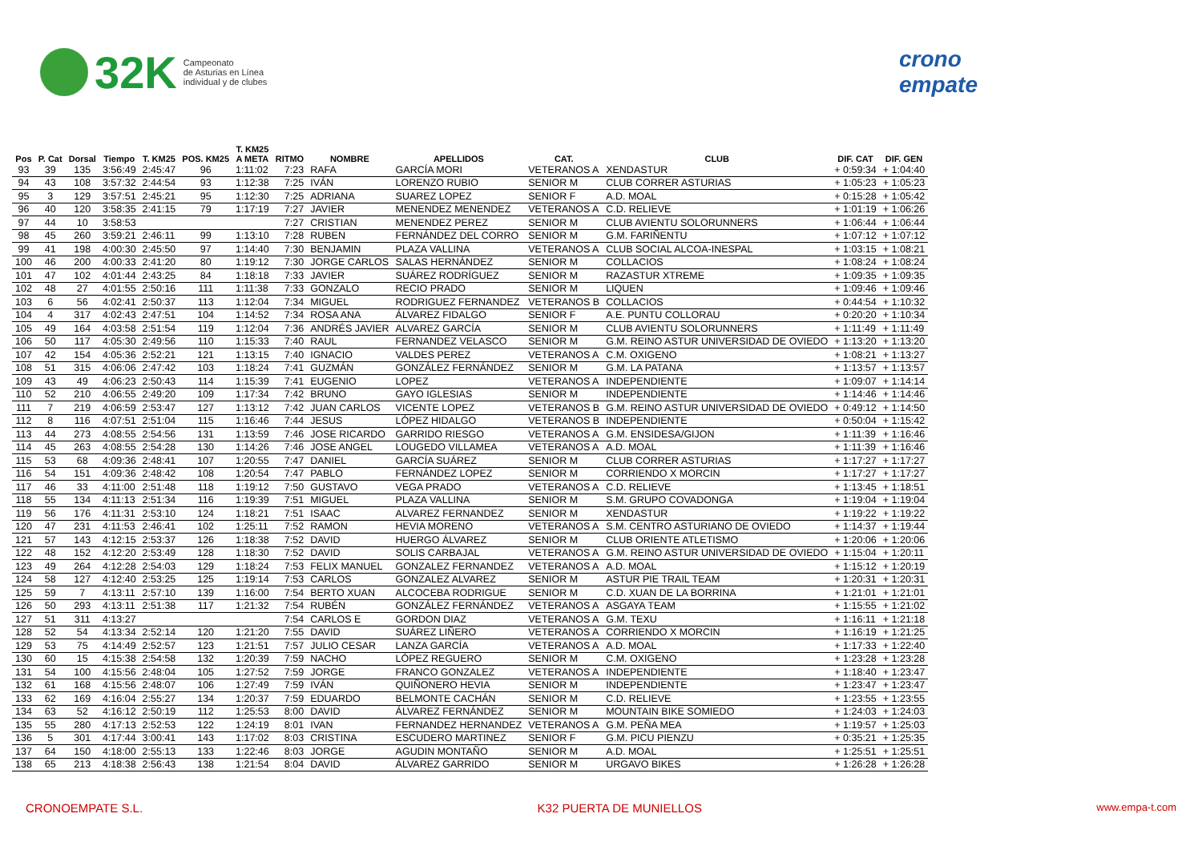32K Campeonato
de Asturias en Línea
individual y de clubes
crono
empate
| Pos | P. Cat | Dorsal | Tiempo | T. KM25 | POS. KM25 | T. KM25 A META | RITMO | NOMBRE | APELLIDOS | CAT. | CLUB | DIF. CAT | DIF. GEN |
| --- | --- | --- | --- | --- | --- | --- | --- | --- | --- | --- | --- | --- | --- |
| 93 | 39 | 135 | 3:56:49 | 2:45:47 | 96 | 1:11:02 | 7:23 | RAFA | GARCÍA MORI | VETERANOS A | XENDASTUR | + 0:59:34 | + 1:04:40 |
| 94 | 43 | 108 | 3:57:32 | 2:44:54 | 93 | 1:12:38 | 7:25 | IVÁN | LORENZO RUBIO | SENIOR M | CLUB CORRER ASTURIAS | + 1:05:23 | + 1:05:23 |
| 95 | 3 | 129 | 3:57:51 | 2:45:21 | 95 | 1:12:30 | 7:25 | ADRIANA | SUAREZ LOPEZ | SENIOR F | A.D. MOAL | + 0:15:28 | + 1:05:42 |
| 96 | 40 | 120 | 3:58:35 | 2:41:15 | 79 | 1:17:19 | 7:27 | JAVIER | MENENDEZ MENENDEZ | VETERANOS A | C.D. RELIEVE | + 1:01:19 | + 1:06:26 |
| 97 | 44 | 10 | 3:58:53 | | | | 7:27 | CRISTIAN | MENENDEZ PEREZ | SENIOR M | CLUB AVIENTU SOLORUNNERS | + 1:06:44 | + 1:06:44 |
| 98 | 45 | 260 | 3:59:21 | 2:46:11 | 99 | 1:13:10 | 7:28 | RUBEN | FERNÁNDEZ DEL CORRO | SENIOR M | G.M. FARIÑENTU | + 1:07:12 | + 1:07:12 |
| 99 | 41 | 198 | 4:00:30 | 2:45:50 | 97 | 1:14:40 | 7:30 | BENJAMIN | PLAZA VALLINA | VETERANOS A | CLUB SOCIAL ALCOA-INESPAL | + 1:03:15 | + 1:08:21 |
| 100 | 46 | 200 | 4:00:33 | 2:41:20 | 80 | 1:19:12 | 7:30 | JORGE CARLOS | SALAS HERNÁNDEZ | SENIOR M | COLLACIOS | + 1:08:24 | + 1:08:24 |
| 101 | 47 | 102 | 4:01:44 | 2:43:25 | 84 | 1:18:18 | 7:33 | JAVIER | SUÁREZ RODRÍGUEZ | SENIOR M | RAZASTUR XTREME | + 1:09:35 | + 1:09:35 |
| 102 | 48 | 27 | 4:01:55 | 2:50:16 | 111 | 1:11:38 | 7:33 | GONZALO | RECIO PRADO | SENIOR M | LIQUEN | + 1:09:46 | + 1:09:46 |
| 103 | 6 | 56 | 4:02:41 | 2:50:37 | 113 | 1:12:04 | 7:34 | MIGUEL | RODRIGUEZ FERNANDEZ | VETERANOS B | COLLACIOS | + 0:44:54 | + 1:10:32 |
| 104 | 4 | 317 | 4:02:43 | 2:47:51 | 104 | 1:14:52 | 7:34 | ROSA ANA | ÁLVAREZ FIDALGO | SENIOR F | A.E. PUNTU COLLORAU | + 0:20:20 | + 1:10:34 |
| 105 | 49 | 164 | 4:03:58 | 2:51:54 | 119 | 1:12:04 | 7:36 | ANDRÉS JAVIER | ALVAREZ GARCÍA | SENIOR M | CLUB AVIENTU SOLORUNNERS | + 1:11:49 | + 1:11:49 |
| 106 | 50 | 117 | 4:05:30 | 2:49:56 | 110 | 1:15:33 | 7:40 | RAUL | FERNANDEZ VELASCO | SENIOR M | G.M. REINO ASTUR UNIVERSIDAD DE OVIEDO | + 1:13:20 | + 1:13:20 |
| 107 | 42 | 154 | 4:05:36 | 2:52:21 | 121 | 1:13:15 | 7:40 | IGNACIO | VALDES PEREZ | VETERANOS A | C.M. OXIGENO | + 1:08:21 | + 1:13:27 |
| 108 | 51 | 315 | 4:06:06 | 2:47:42 | 103 | 1:18:24 | 7:41 | GUZMÁN | GONZÁLEZ FERNÁNDEZ | SENIOR M | G.M. LA PATANA | + 1:13:57 | + 1:13:57 |
| 109 | 43 | 49 | 4:06:23 | 2:50:43 | 114 | 1:15:39 | 7:41 | EUGENIO | LOPEZ | VETERANOS A | INDEPENDIENTE | + 1:09:07 | + 1:14:14 |
| 110 | 52 | 210 | 4:06:55 | 2:49:20 | 109 | 1:17:34 | 7:42 | BRUNO | GAYO IGLESIAS | SENIOR M | INDEPENDIENTE | + 1:14:46 | + 1:14:46 |
| 111 | 7 | 219 | 4:06:59 | 2:53:47 | 127 | 1:13:12 | 7:42 | JUAN CARLOS | VICENTE LOPEZ | VETERANOS B | G.M. REINO ASTUR UNIVERSIDAD DE OVIEDO | + 0:49:12 | + 1:14:50 |
| 112 | 8 | 116 | 4:07:51 | 2:51:04 | 115 | 1:16:46 | 7:44 | JESUS | LÓPEZ HIDALGO | VETERANOS B | INDEPENDIENTE | + 0:50:04 | + 1:15:42 |
| 113 | 44 | 273 | 4:08:55 | 2:54:56 | 131 | 1:13:59 | 7:46 | JOSE RICARDO | GARRIDO RIESGO | VETERANOS A | G.M. ENSIDESA/GIJON | + 1:11:39 | + 1:16:46 |
| 114 | 45 | 263 | 4:08:55 | 2:54:28 | 130 | 1:14:26 | 7:46 | JOSE ANGEL | LOUGEDO VILLAMEA | VETERANOS A | A.D. MOAL | + 1:11:39 | + 1:16:46 |
| 115 | 53 | 68 | 4:09:36 | 2:48:41 | 107 | 1:20:55 | 7:47 | DANIEL | GARCÍA SUÁREZ | SENIOR M | CLUB CORRER ASTURIAS | + 1:17:27 | + 1:17:27 |
| 116 | 54 | 151 | 4:09:36 | 2:48:42 | 108 | 1:20:54 | 7:47 | PABLO | FERNÁNDEZ LOPEZ | SENIOR M | CORRIENDO X MORCIN | + 1:17:27 | + 1:17:27 |
| 117 | 46 | 33 | 4:11:00 | 2:51:48 | 118 | 1:19:12 | 7:50 | GUSTAVO | VEGA PRADO | VETERANOS A | C.D. RELIEVE | + 1:13:45 | + 1:18:51 |
| 118 | 55 | 134 | 4:11:13 | 2:51:34 | 116 | 1:19:39 | 7:51 | MIGUEL | PLAZA VALLINA | SENIOR M | S.M. GRUPO COVADONGA | + 1:19:04 | + 1:19:04 |
| 119 | 56 | 176 | 4:11:31 | 2:53:10 | 124 | 1:18:21 | 7:51 | ISAAC | ALVAREZ FERNANDEZ | SENIOR M | XENDASTUR | + 1:19:22 | + 1:19:22 |
| 120 | 47 | 231 | 4:11:53 | 2:46:41 | 102 | 1:25:11 | 7:52 | RAMON | HEVIA MORENO | VETERANOS A | S.M. CENTRO ASTURIANO DE OVIEDO | + 1:14:37 | + 1:19:44 |
| 121 | 57 | 143 | 4:12:15 | 2:53:37 | 126 | 1:18:38 | 7:52 | DAVID | HUERGO ÁLVAREZ | SENIOR M | CLUB ORIENTE ATLETISMO | + 1:20:06 | + 1:20:06 |
| 122 | 48 | 152 | 4:12:20 | 2:53:49 | 128 | 1:18:30 | 7:52 | DAVID | SOLIS CARBAJAL | VETERANOS A | G.M. REINO ASTUR UNIVERSIDAD DE OVIEDO | + 1:15:04 | + 1:20:11 |
| 123 | 49 | 264 | 4:12:28 | 2:54:03 | 129 | 1:18:24 | 7:53 | FELIX MANUEL | GONZALEZ FERNANDEZ | VETERANOS A | A.D. MOAL | + 1:15:12 | + 1:20:19 |
| 124 | 58 | 127 | 4:12:40 | 2:53:25 | 125 | 1:19:14 | 7:53 | CARLOS | GONZALEZ ALVAREZ | SENIOR M | ASTUR PIE TRAIL TEAM | + 1:20:31 | + 1:20:31 |
| 125 | 59 | 7 | 4:13:11 | 2:57:10 | 139 | 1:16:00 | 7:54 | BERTO XUAN | ALCOCEBA RODRIGUE | SENIOR M | C.D. XUAN DE LA BORRINA | + 1:21:01 | + 1:21:01 |
| 126 | 50 | 293 | 4:13:11 | 2:51:38 | 117 | 1:21:32 | 7:54 | RUBÉN | GONZÁLEZ FERNÁNDEZ | VETERANOS A | ASGAYA TEAM | + 1:15:55 | + 1:21:02 |
| 127 | 51 | 311 | 4:13:27 | | | | 7:54 | CARLOS E | GORDON DIAZ | VETERANOS A | G.M. TEXU | + 1:16:11 | + 1:21:18 |
| 128 | 52 | 54 | 4:13:34 | 2:52:14 | 120 | 1:21:20 | 7:55 | DAVID | SUÁREZ LIÑERO | VETERANOS A | CORRIENDO X MORCIN | + 1:16:19 | + 1:21:25 |
| 129 | 53 | 75 | 4:14:49 | 2:52:57 | 123 | 1:21:51 | 7:57 | JULIO CESAR | LANZA GARCÍA | VETERANOS A | A.D. MOAL | + 1:17:33 | + 1:22:40 |
| 130 | 60 | 15 | 4:15:38 | 2:54:58 | 132 | 1:20:39 | 7:59 | NACHO | LÓPEZ REGUERO | SENIOR M | C.M. OXIGENO | + 1:23:28 | + 1:23:28 |
| 131 | 54 | 100 | 4:15:56 | 2:48:04 | 105 | 1:27:52 | 7:59 | JORGE | FRANCO GONZALEZ | VETERANOS A | INDEPENDIENTE | + 1:18:40 | + 1:23:47 |
| 132 | 61 | 168 | 4:15:56 | 2:48:07 | 106 | 1:27:49 | 7:59 | IVÁN | QUIÑONERO HEVIA | SENIOR M | INDEPENDIENTE | + 1:23:47 | + 1:23:47 |
| 133 | 62 | 169 | 4:16:04 | 2:55:27 | 134 | 1:20:37 | 7:59 | EDUARDO | BELMONTE CACHÁN | SENIOR M | C.D. RELIEVE | + 1:23:55 | + 1:23:55 |
| 134 | 63 | 52 | 4:16:12 | 2:50:19 | 112 | 1:25:53 | 8:00 | DAVID | ÁLVAREZ FERNÁNDEZ | SENIOR M | MOUNTAIN BIKE SOMIEDO | + 1:24:03 | + 1:24:03 |
| 135 | 55 | 280 | 4:17:13 | 2:52:53 | 122 | 1:24:19 | 8:01 | IVAN | FERNANDEZ HERNANDEZ | VETERANOS A | G.M. PEÑA MEA | + 1:19:57 | + 1:25:03 |
| 136 | 5 | 301 | 4:17:44 | 3:00:41 | 143 | 1:17:02 | 8:03 | CRISTINA | ESCUDERO MARTINEZ | SENIOR F | G.M. PICU PIENZU | + 0:35:21 | + 1:25:35 |
| 137 | 64 | 150 | 4:18:00 | 2:55:13 | 133 | 1:22:46 | 8:03 | JORGE | AGUDIN MONTAÑO | SENIOR M | A.D. MOAL | + 1:25:51 | + 1:25:51 |
| 138 | 65 | 213 | 4:18:38 | 2:56:43 | 138 | 1:21:54 | 8:04 | DAVID | ÁLVAREZ GARRIDO | SENIOR M | URGAVO BIKES | + 1:26:28 | + 1:26:28 |
CRONOEMPATE S.L. K32 PUERTA DE MUNIELLOS www.empa-t.com